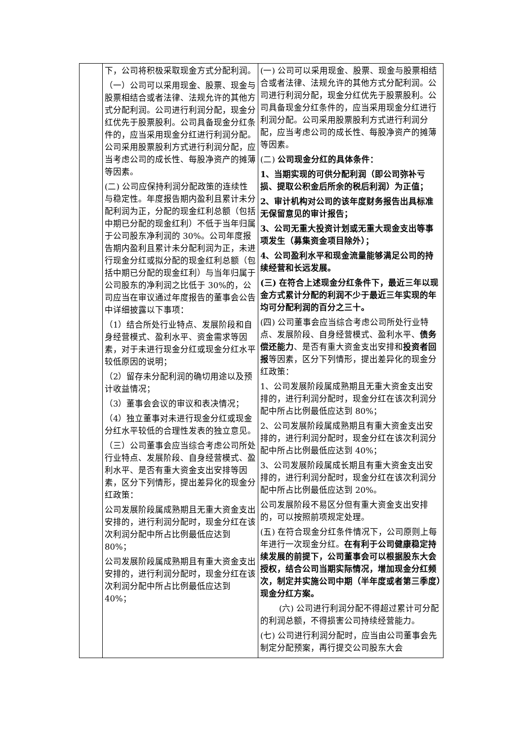| | 下，公司将积极采取现金方式分配利润。 （一）公司可以采用现金、股票、现金与股票相结合或者法律、法规允许的其他方式分配利润。公司进行利润分配，现金分红优先于股票股利。公司具备现金分红条件的，应当采用现金分红进行利润分配。公司采用股票股利方式进行利润分配，应当考虑公司的成长性、每股净资产的摊薄等因素。 (二) 公司应保持利润分配政策的连续性与稳定性。年度报告期内盈利且累计未分配利润为正，分配的现金红利总额（包括中期已分配的现金红利）不低于当年归属于公司股东净利润的 30%。公司年度报告期内盈利且累计未分配利润为正，未进行现金分红或拟分配的现金红利总额（包括中期已分配的现金红利）与当年归属于公司股东的净利润之比低于 30%的，公司应当在审议通过年度报告的董事会公告中详细披露以下事项： （1）结合所处行业特点、发展阶段和自身经营模式、盈利水平、资金需求等因素，对于未进行现金分红或现金分红水平较低原因的说明； （2）留存未分配利润的确切用途以及预计收益情况； （3）董事会会议的审议和表决情况； （4）独立董事对未进行现金分红或现金分红水平较低的合理性发表的独立意见。 （三）公司董事会应当综合考虑公司所处行业特点、发展阶段、自身经营模式、盈利水平、是否有重大资金支出安排等因素，区分下列情形，提出差异化的现金分红政策： 公司发展阶段属成熟期且无重大资金支出安排的，进行利润分配时，现金分红在该次利润分配中所占比例最低应达到 80%； 公司发展阶段属成熟期且有重大资金支出安排的，进行利润分配时，现金分红在该次利润分配中所占比例最低应达到 40%； | (一) 公司可以采用现金、股票、现金与股票相结合或者法律、法规允许的其他方式分配利润。公司进行利润分配，现金分红优先于股票股利。公司具备现金分红条件的，应当采用现金分红进行利润分配。公司采用股票股利方式进行利润分配，应当考虑公司的成长性、每股净资产的摊薄等因素。 (二) 公司现金分红的具体条件： 1、当期实现的可供分配利润（即公司弥补亏损、提取公积金后所余的税后利润）为正值； 2、审计机构对公司的该年度财务报告出具标准无保留意见的审计报告； 3、公司无重大投资计划或无重大现金支出等事项发生（募集资金项目除外）； 4、公司盈利水平和现金流量能够满足公司的持续经营和长远发展。 (三) 在符合上述现金分红条件下，最近三年以现金方式累计分配的利润不少于最近三年实现的年均可分配利润的百分之三十。 (四) 公司董事会应当综合考虑公司所处行业特点、发展阶段、自身经营模式、盈利水平、 债务偿还能力 、是否有重大资金支出安排和 投资者回报 等因素，区分下列情形，提出差异化的现金分红政策： 1、公司发展阶段属成熟期且无重大资金支出安排的，进行利润分配时，现金分红在该次利润分配中所占比例最低应达到 80%； 2、公司发展阶段属成熟期且有重大资金支出安排的，进行利润分配时，现金分红在该次利润分配中所占比例最低应达到 40%； 3、公司发展阶段属成长期且有重大资金支出安排的，进行利润分配时，现金分红在该次利润分配中所占比例最低应达到 20%。 公司发展阶段不易区分但有重大资金支出安排的，可以按照前项规定处理。 (五) 在符合现金分红条件情况下，公司原则上每年进行一次现金分红。 在有利于公司健康稳定持续发展的前提下，公司董事会可以根据股东大会授权，结合公司当期实际情况，增加现金分红频次，制定并实施公司中期（半年度或者第三季度）现金分红方案。 (六) 公司进行利润分配不得超过累计可分配的利润总额，不得损害公司持续经营能力。 (七) 公司进行利润分配时，应当由公司董事会先制定分配预案，再行提交公司股东大会 |